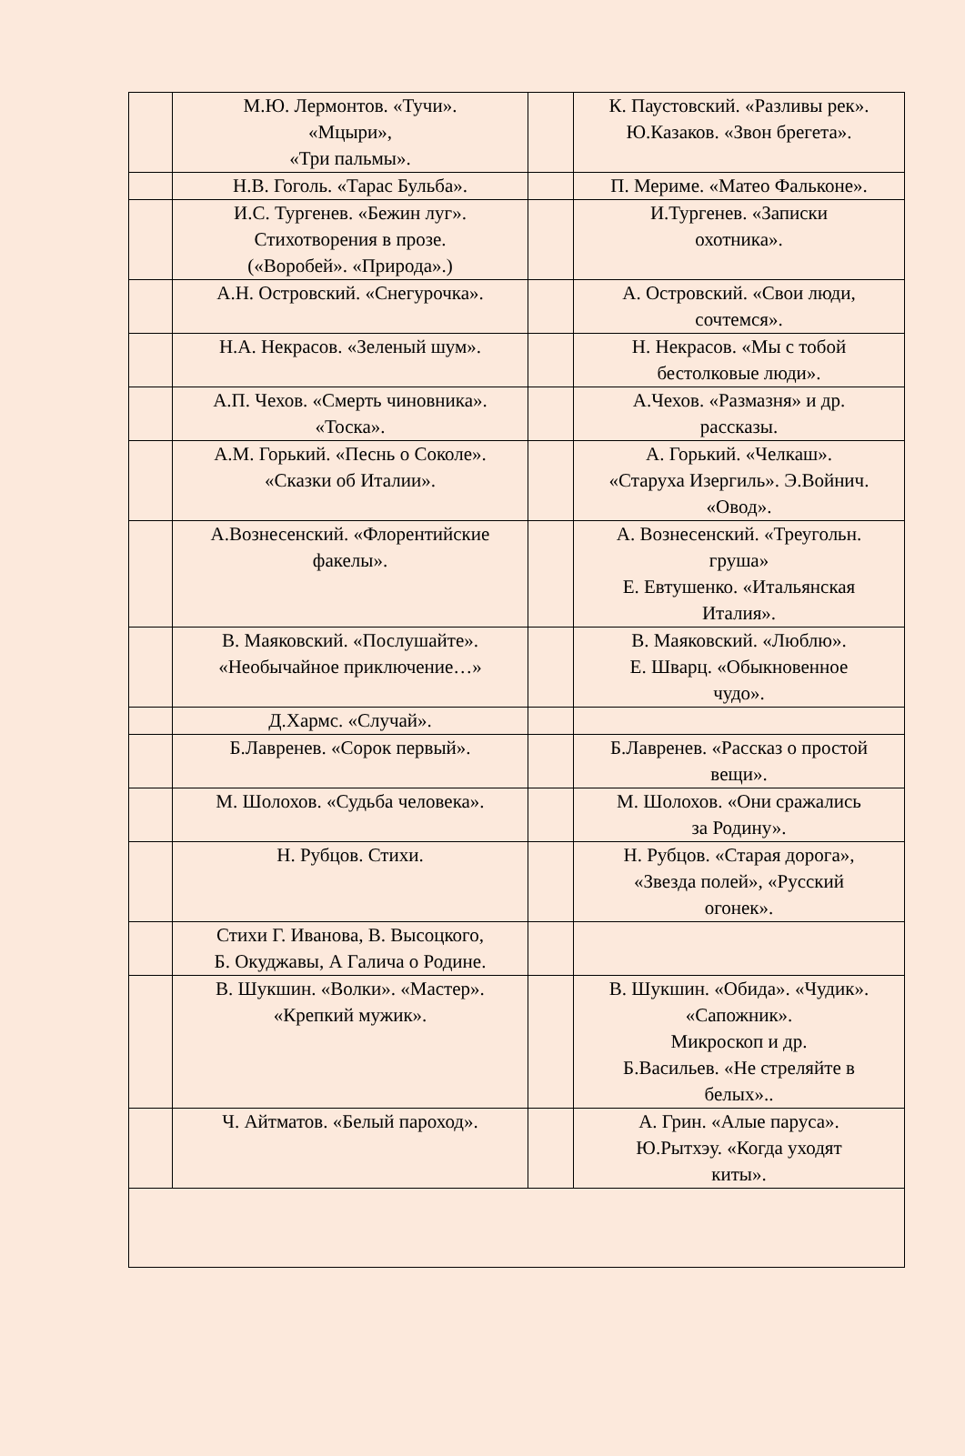| | М.Ю. Лермонтов. «Тучи». «Мцыри», «Три пальмы». | | К. Паустовский. «Разливы рек». Ю.Казаков. «Звон брегета». |
| | Н.В. Гоголь. «Тарас Бульба». | | П. Мериме. «Матео Фальконе». |
| | И.С. Тургенев. «Бежин луг». Стихотворения в прозе. («Воробей». «Природа».) | | И.Тургенев. «Записки охотника». |
| | А.Н. Островский. «Снегурочка». | | А. Островский. «Свои люди, сочтемся». |
| | Н.А. Некрасов. «Зеленый шум». | | Н. Некрасов. «Мы с тобой бестолковые люди». |
| | А.П. Чехов. «Смерть чиновника». «Тоска». | | А.Чехов. «Размазня» и др. рассказы. |
| | А.М. Горький. «Песнь о Соколе». «Сказки об Италии». | | А. Горький. «Челкаш». «Старуха Изергиль». Э.Войнич. «Овод». |
| | А.Вознесенский. «Флорентийские факелы». | | А. Вознесенский. «Треугольн. груша» Е. Евтушенко. «Итальянская Италия». |
| | В. Маяковский. «Послушайте». «Необычайное приключение…» | | В. Маяковский. «Люблю». Е. Шварц. «Обыкновенное чудо». |
| | Д.Хармс. «Случай». | | |
| | Б.Лавренев. «Сорок первый». | | Б.Лавренев. «Рассказ о простой вещи». |
| | М. Шолохов. «Судьба человека». | | М. Шолохов. «Они сражались за Родину». |
| | Н. Рубцов. Стихи. | | Н. Рубцов. «Старая дорога», «Звезда полей», «Русский огонек». |
| | Стихи Г. Иванова, В. Высоцкого, Б. Окуджавы, А Галича о Родине. | | |
| | В. Шукшин. «Волки». «Мастер». «Крепкий мужик». | | В. Шукшин. «Обида». «Чудик». «Сапожник». Микроскоп и др. Б.Васильев. «Не стреляйте в белых».. |
| | Ч. Айтматов. «Белый пароход». | | А. Грин. «Алые паруса». Ю.Рытхэу. «Когда уходят киты». |